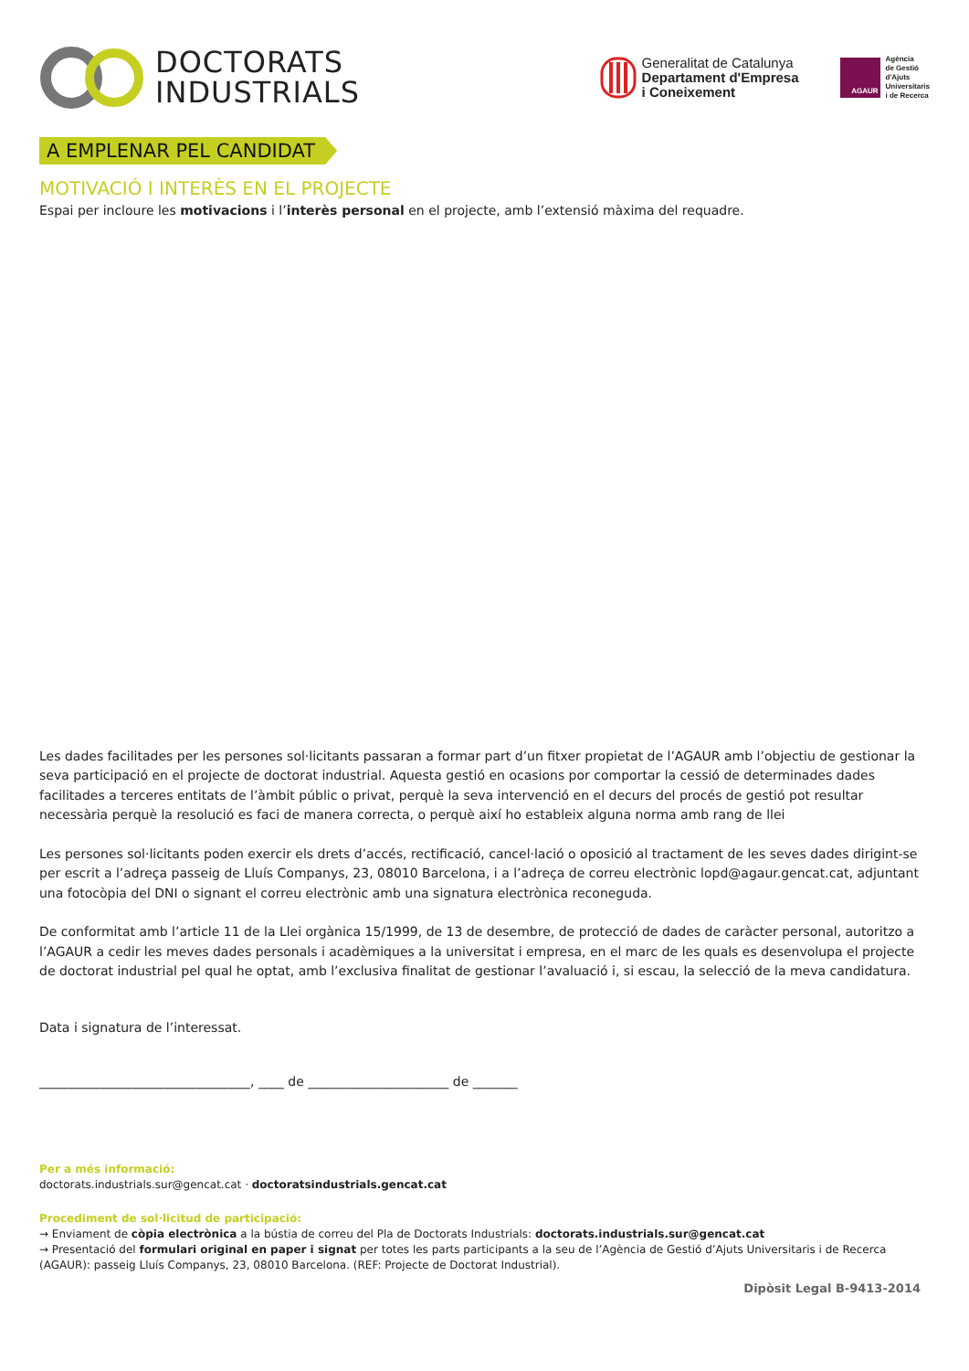DOCTORATS
INDUSTRIALS
Generalitat de Catalunya
Departament d'Empresa
i Coneixement
AGAUR
Agència
de Gestió
d'Ajuts
Universitaris
i de Recerca
A EMPLENAR PEL CANDIDAT
MOTIVACIÓ I INTERÈS EN EL PROJECTE
Espai per incloure les motivacions i l’interès personal en el projecte, amb l’extensió màxima del requadre.
Les dades facilitades per les persones sol·licitants passaran a formar part d’un fitxer propietat de l’AGAUR amb l’objectiu de gestionar la seva participació en el projecte de doctorat industrial. Aquesta gestió en ocasions por comportar la cessió de determinades dades facilitades a terceres entitats de l’àmbit públic o privat, perquè la seva intervenció en el decurs del procés de gestió pot resultar necessària perquè la resolució es faci de manera correcta, o perquè així ho estableix alguna norma amb rang de llei
Les persones sol·licitants poden exercir els drets d’accés, rectificació, cancel·lació o oposició al tractament de les seves dades dirigint-se per escrit a l’adreça passeig de Lluís Companys, 23, 08010 Barcelona, i a l’adreça de correu electrònic lopd@agaur.gencat.cat, adjuntant una fotocòpia del DNI o signant el correu electrònic amb una signatura electrònica reconeguda.
De conformitat amb l’article 11 de la Llei orgànica 15/1999, de 13 de desembre, de protecció de dades de caràcter personal, autoritzo a l’AGAUR a cedir les meves dades personals i acadèmiques a la universitat i empresa, en el marc de les quals es desenvolupa el projecte de doctorat industrial pel qual he optat, amb l’exclusiva finalitat de gestionar l’avaluació i, si escau, la selecció de la meva candidatura.
Data i signatura de l’interessat.
_________________________________, ____ de ______________________ de _______
Per a més informació:
doctorats.industrials.sur@gencat.cat · doctoratsindustrials.gencat.cat
Procediment de sol·licitud de participació:
→ Enviament de còpia electrònica a la bústia de correu del Pla de Doctorats Industrials: doctorats.industrials.sur@gencat.cat
→ Presentació del formulari original en paper i signat per totes les parts participants a la seu de l’Agència de Gestió d’Ajuts Universitaris i de Recerca (AGAUR): passeig Lluís Companys, 23, 08010 Barcelona. (REF: Projecte de Doctorat Industrial).
Dipòsit Legal B-9413-2014